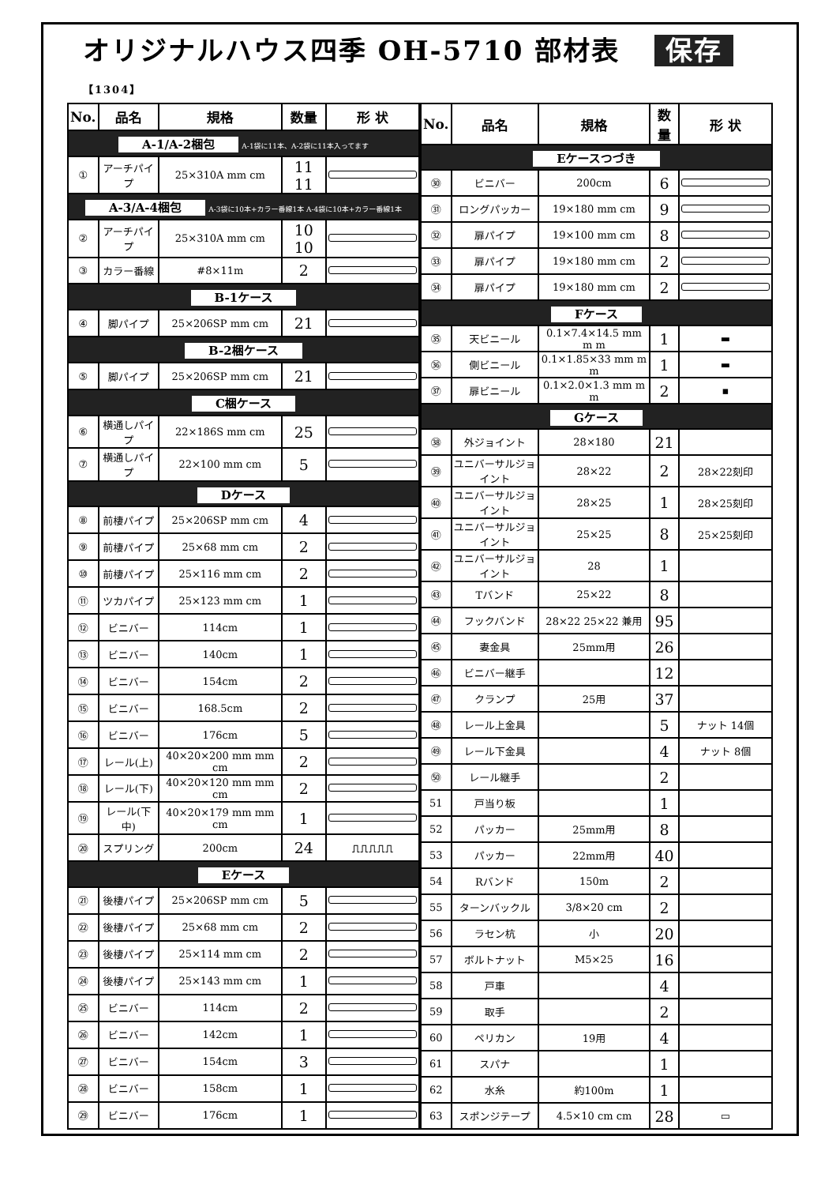オリジナルハウス四季 OH-5710 部材表 保存 【1304】
| No. | 品名 | 規格 | 数量 | 形 状 |
| --- | --- | --- | --- | --- |
| A-1/A-2梱包 A-1袋に11本、A-2袋に11本入ってます | | | | |
| ① | アーチパイプ | 25×310A mm cm | 11 11 | |
| A-3/A-4梱包 A-3袋に10本+カラー番線1本 A-4袋に10本+カラー番線1本 | | | | |
| ② | アーチパイプ | 25×310A mm cm | 10 10 | |
| ③ | カラー番線 | #8×11m | 2 | |
| B-1ケース | | | | |
| ④ | 脚パイプ | 25×206SP mm cm | 21 | |
| B-2梱ケース | | | | |
| ⑤ | 脚パイプ | 25×206SP mm cm | 21 | |
| C梱ケース | | | | |
| ⑥ | 横通しパイプ | 22×186S mm cm | 25 | |
| ⑦ | 横通しパイプ | 22×100 mm cm | 5 | |
| Dケース | | | | |
| ⑧ | 前棲パイプ | 25×206SP mm cm | 4 | |
| ⑨ | 前棲パイプ | 25×68 mm cm | 2 | |
| ⑩ | 前棲パイプ | 25×116 mm cm | 2 | |
| ⑪ | ツカパイプ | 25×123 mm cm | 1 | |
| ⑫ | ビニバー | 114cm | 1 | |
| ⑬ | ビニバー | 140cm | 1 | |
| ⑭ | ビニバー | 154cm | 2 | |
| ⑮ | ビニバー | 168.5cm | 2 | |
| ⑯ | ビニバー | 176cm | 5 | |
| ⑰ | レール(上) | 40×20×200 mm mm cm | 2 | |
| ⑱ | レール(下) | 40×20×120 mm mm cm | 2 | |
| ⑲ | レール(下中) | 40×20×179 mm mm cm | 1 | |
| ⑳ | スプリング | 200cm | 24 | ⎍⎍⎍⎍⎍ |
| Eケース | | | | |
| ㉑ | 後棲パイプ | 25×206SP mm cm | 5 | |
| ㉒ | 後棲パイプ | 25×68 mm cm | 2 | |
| ㉓ | 後棲パイプ | 25×114 mm cm | 2 | |
| ㉔ | 後棲パイプ | 25×143 mm cm | 1 | |
| ㉕ | ビニバー | 114cm | 2 | |
| ㉖ | ビニバー | 142cm | 1 | |
| ㉗ | ビニバー | 154cm | 3 | |
| ㉘ | ビニバー | 158cm | 1 | |
| ㉙ | ビニバー | 176cm | 1 | |
| No. | 品名 | 規格 | 数量 | 形 状 |
| --- | --- | --- | --- | --- |
| Eケースつづき | | | | |
| ㉚ | ビニバー | 200cm | 6 | |
| ㉛ | ロングパッカー | 19×180 mm cm | 9 | |
| ㉜ | 扉パイプ | 19×100 mm cm | 8 | |
| ㉝ | 扉パイプ | 19×180 mm cm | 2 | |
| ㉞ | 扉パイプ | 19×180 mm cm | 2 | |
| Fケース | | | | |
| ㉟ | 天ビニール | 0.1×7.4×14.5 mm m m | 1 | ▬ |
| ㊱ | 側ビニール | 0.1×1.85×33 mm m m | 1 | ▬ |
| ㊲ | 扉ビニール | 0.1×2.0×1.3 mm m m | 2 | ▪ |
| Gケース | | | | |
| ㊳ | 外ジョイント | 28×180 | 21 | |
| ㊴ | ユニバーサルジョイント | 28×22 | 2 | 28×22刻印 |
| ㊵ | ユニバーサルジョイント | 28×25 | 1 | 28×25刻印 |
| ㊶ | ユニバーサルジョイント | 25×25 | 8 | 25×25刻印 |
| ㊷ | ユニバーサルジョイント | 28 | 1 | |
| ㊸ | Tバンド | 25×22 | 8 | |
| ㊹ | フックバンド | 28×22 25×22 兼用 | 95 | |
| ㊺ | 妻金具 | 25mm用 | 26 | |
| ㊻ | ビニバー継手 | | 12 | |
| ㊼ | クランプ | 25用 | 37 | |
| ㊽ | レール上金具 | | 5 | ナット 14個 |
| ㊾ | レール下金具 | | 4 | ナット 8個 |
| ㊿ | レール継手 | | 2 | |
| 51 | 戸当り板 | | 1 | |
| 52 | パッカー | 25mm用 | 8 | |
| 53 | パッカー | 22mm用 | 40 | |
| 54 | Rバンド | 150m | 2 | |
| 55 | ターンバックル | 3/8×20 cm | 2 | |
| 56 | ラセン杭 | 小 | 20 | |
| 57 | ボルトナット | M5×25 | 16 | |
| 58 | 戸車 | | 4 | |
| 59 | 取手 | | 2 | |
| 60 | ペリカン | 19用 | 4 | |
| 61 | スパナ | | 1 | |
| 62 | 水糸 | 約100m | 1 | |
| 63 | スポンジテープ | 4.5×10 cm cm | 28 | ▭ |